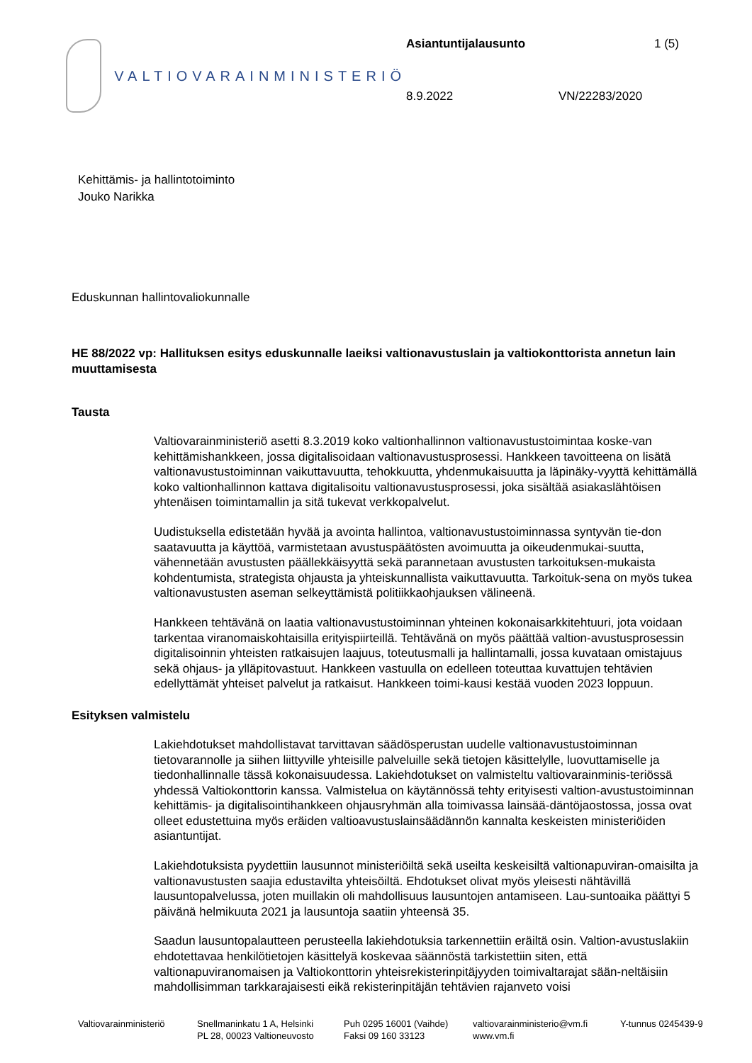VALTIOVARAINMINISTERIÖ
Asiantuntijalausunto 1 (5)
8.9.2022 VN/22283/2020
Kehittämis- ja hallintotoiminto
Jouko Narikka
Eduskunnan hallintovaliokunnalle
HE 88/2022 vp: Hallituksen esitys eduskunnalle laeiksi valtionavustuslain ja valtiokonttorista annetun lain muuttamisesta
Tausta
Valtiovarainministeriö asetti 8.3.2019 koko valtionhallinnon valtionavustustoimintaa koske-van kehittämishankkeen, jossa digitalisoidaan valtionavustusprosessi. Hankkeen tavoitteena on lisätä valtionavustustoiminnan vaikuttavuutta, tehokkuutta, yhdenmukaisuutta ja läpinäky-vyyttä kehittämällä koko valtionhallinnon kattava digitalisoitu valtionavustusprosessi, joka sisältää asiakaslähtöisen yhtenäisen toimintamallin ja sitä tukevat verkkopalvelut.
Uudistuksella edistetään hyvää ja avointa hallintoa, valtionavustustoiminnassa syntyvän tie-don saatavuutta ja käyttöä, varmistetaan avustuspäätösten avoimuutta ja oikeudenmukai-suutta, vähennetään avustusten päällekkäisyyttä sekä parannetaan avustusten tarkoituksen-mukaista kohdentumista, strategista ohjausta ja yhteiskunnallista vaikuttavuutta. Tarkoituk-sena on myös tukea valtionavustusten aseman selkeyttämistä politiikkaohjauksen välineenä.
Hankkeen tehtävänä on laatia valtionavustustoiminnan yhteinen kokonaisarkkitehtuuri, jota voidaan tarkentaa viranomaiskohtaisilla erityispiirteillä. Tehtävänä on myös päättää valtion-avustusprosessin digitalisoinnin yhteisten ratkaisujen laajuus, toteutusmalli ja hallintamalli, jossa kuvataan omistajuus sekä ohjaus- ja ylläpitovastuut. Hankkeen vastuulla on edelleen toteuttaa kuvattujen tehtävien edellyttämät yhteiset palvelut ja ratkaisut. Hankkeen toimi-kausi kestää vuoden 2023 loppuun.
Esityksen valmistelu
Lakiehdotukset mahdollistavat tarvittavan säädösperustan uudelle valtionavustustoiminnan tietovarannolle ja siihen liittyville yhteisille palveluille sekä tietojen käsittelylle, luovuttamiselle ja tiedonhallinnalle tässä kokonaisuudessa. Lakiehdotukset on valmisteltu valtiovarainminis-teriössä yhdessä Valtiokonttorin kanssa. Valmistelua on käytännössä tehty erityisesti valtion-avustustoiminnan kehittämis- ja digitalisointihankkeen ohjausryhmän alla toimivassa lainsää-däntöjaostossa, jossa ovat olleet edustettuina myös eräiden valtioavustuslainsäädännön kannalta keskeisten ministeriöiden asiantuntijat.
Lakiehdotuksista pyydettiin lausunnot ministeriöiltä sekä useilta keskeisiltä valtionapuviran-omaisilta ja valtionavustusten saajia edustavilta yhteisöiltä. Ehdotukset olivat myös yleisesti nähtävillä lausuntopalvelussa, joten muillakin oli mahdollisuus lausuntojen antamiseen. Lau-suntoaika päättyi 5 päivänä helmikuuta 2021 ja lausuntoja saatiin yhteensä 35.
Saadun lausuntopalautteen perusteella lakiehdotuksia tarkennettiin eräiltä osin. Valtion-avustuslakiin ehdotettavaa henkilötietojen käsittelyä koskevaa säännöstä tarkistettiin siten, että valtionapuviranomaisen ja Valtiokonttorin yhteisrekisterinpitäjyyden toimivaltarajat sään-neltäisiin mahdollisimman tarkkarajaisesti eikä rekisterinpitäjän tehtävien rajanveto voisi
Valtiovarainministeriö
Snellmaninkatu 1 A, Helsinki
PL 28, 00023 Valtioneuvosto
Puh 0295 16001 (Vaihde)
Faksi 09 160 33123
valtiovarainministerio@vm.fi
www.vm.fi
Y-tunnus 0245439-9